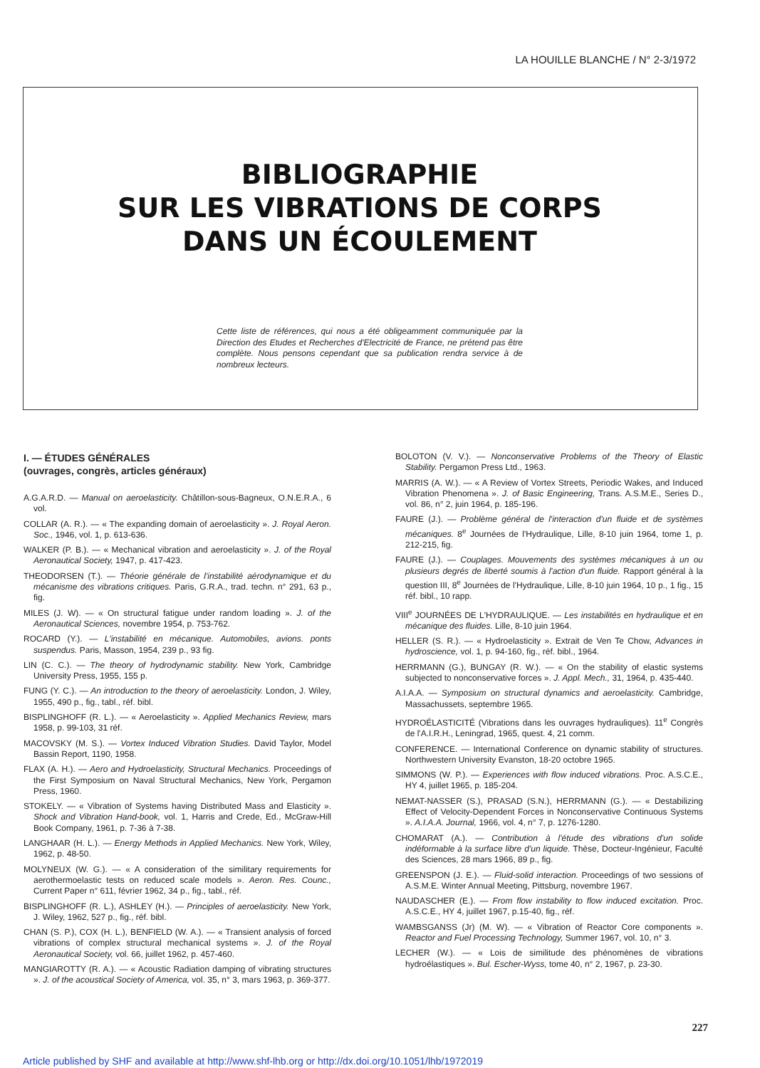LA HOUILLE BLANCHE / N° 2-3/1972
BIBLIOGRAPHIE
SUR LES VIBRATIONS DE CORPS
DANS UN ÉCOULEMENT
Cette liste de références, qui nous a été obligeamment communiquée par la Direction des Etudes et Recherches d'Electricité de France, ne prétend pas être complète. Nous pensons cependant que sa publication rendra service à de nombreux lecteurs.
I. — ÉTUDES GÉNÉRALES
(ouvrages, congrès, articles généraux)
A.G.A.R.D. — Manual on aeroelasticity. Châtillon-sous-Bagneux, O.N.E.R.A., 6 vol.
COLLAR (A. R.). — « The expanding domain of aeroelasticity ». J. Royal Aeron. Soc., 1946, vol. 1, p. 613-636.
WALKER (P. B.). — « Mechanical vibration and aeroelasticity ». J. of the Royal Aeronautical Society, 1947, p. 417-423.
THEODORSEN (T.). — Théorie générale de l'instabilité aérodynamique et du mécanisme des vibrations critiques. Paris, G.R.A., trad. techn. n° 291, 63 p., fig.
MILES (J. W). — « On structural fatigue under random loading ». J. of the Aeronautical Sciences, novembre 1954, p. 753-762.
ROCARD (Y.). — L'instabilité en mécanique. Automobiles, avions. ponts suspendus. Paris, Masson, 1954, 239 p., 93 fig.
LIN (C. C.). — The theory of hydrodynamic stability. New York, Cambridge University Press, 1955, 155 p.
FUNG (Y. C.). — An introduction to the theory of aeroelasticity. London, J. Wiley, 1955, 490 p., fig., tabl., réf. bibl.
BISPLINGHOFF (R. L.). — « Aeroelasticity ». Applied Mechanics Review, mars 1958, p. 99-103, 31 réf.
MACOVSKY (M. S.). — Vortex Induced Vibration Studies. David Taylor, Model Bassin Report, 1190, 1958.
FLAX (A. H.). — Aero and Hydroelasticity, Structural Mechanics. Proceedings of the First Symposium on Naval Structural Mechanics, New York, Pergamon Press, 1960.
STOKELY. — « Vibration of Systems having Distributed Mass and Elasticity ». Shock and Vibration Hand-book, vol. 1, Harris and Crede, Ed., McGraw-Hill Book Company, 1961, p. 7-36 à 7-38.
LANGHAAR (H. L.). — Energy Methods in Applied Mechanics. New York, Wiley, 1962, p. 48-50.
MOLYNEUX (W. G.). — « A consideration of the similitary requirements for aerothermoelastic tests on reduced scale models ». Aeron. Res. Counc., Current Paper n° 611, février 1962, 34 p., fig., tabl., réf.
BISPLINGHOFF (R. L.), ASHLEY (H.). — Principles of aeroelasticity. New York, J. Wiley, 1962, 527 p., fig., réf. bibl.
CHAN (S. P.), COX (H. L.), BENFIELD (W. A.). — « Transient analysis of forced vibrations of complex structural mechanical systems ». J. of the Royal Aeronautical Society, vol. 66, juillet 1962, p. 457-460.
MANGIAROTTY (R. A.). — « Acoustic Radiation damping of vibrating structures ». J. of the acoustical Society of America, vol. 35, n° 3, mars 1963, p. 369-377.
BOLOTON (V. V.). — Nonconservative Problems of the Theory of Elastic Stability. Pergamon Press Ltd., 1963.
MARRIS (A. W.). — « A Review of Vortex Streets, Periodic Wakes, and Induced Vibration Phenomena ». J. of Basic Engineering, Trans. A.S.M.E., Series D., vol. 86, n° 2, juin 1964, p. 185-196.
FAURE (J.). — Problème général de l'interaction d'un fluide et de systèmes mécaniques. 8<sup>e</sup> Journées de l'Hydraulique, Lille, 8-10 juin 1964, tome 1, p. 212-215, fig.
FAURE (J.). — Couplages. Mouvements des systèmes mécaniques à un ou plusieurs degrés de liberté soumis à l'action d'un fluide. Rapport général à la question III, 8<sup>e</sup> Journées de l'Hydraulique, Lille, 8-10 juin 1964, 10 p., 1 fig., 15 réf. bibl., 10 rapp.
VIII<sup>e</sup> JOURNÉES DE L'HYDRAULIQUE. — Les instabilités en hydraulique et en mécanique des fluides. Lille, 8-10 juin 1964.
HELLER (S. R.). — « Hydroelasticity ». Extrait de Ven Te Chow, Advances in hydroscience, vol. 1, p. 94-160, fig., réf. bibl., 1964.
HERRMANN (G.), BUNGAY (R. W.). — « On the stability of elastic systems subjected to nonconservative forces ». J. Appl. Mech., 31, 1964, p. 435-440.
A.I.A.A. — Symposium on structural dynamics and aeroelasticity. Cambridge, Massachussets, septembre 1965.
HYDROÉLASTICITÉ (Vibrations dans les ouvrages hydrauliques). 11<sup>e</sup> Congrès de l'A.I.R.H., Leningrad, 1965, quest. 4, 21 comm.
CONFERENCE. — International Conference on dynamic stability of structures. Northwestern University Evanston, 18-20 octobre 1965.
SIMMONS (W. P.). — Experiences with flow induced vibrations. Proc. A.S.C.E., HY 4, juillet 1965, p. 185-204.
NEMAT-NASSER (S.), PRASAD (S.N.), HERRMANN (G.). — « Destabilizing Effect of Velocity-Dependent Forces in Nonconservative Continuous Systems ». A.I.A.A. Journal, 1966, vol. 4, n° 7, p. 1276-1280.
CHOMARAT (A.). — Contribution à l'étude des vibrations d'un solide indéformable à la surface libre d'un liquide. Thèse, Docteur-Ingénieur, Faculté des Sciences, 28 mars 1966, 89 p., fig.
GREENSPON (J. E.). — Fluid-solid interaction. Proceedings of two sessions of A.S.M.E. Winter Annual Meeting, Pittsburg, novembre 1967.
NAUDASCHER (E.). — From flow instability to flow induced excitation. Proc. A.S.C.E., HY 4, juillet 1967, p.15-40, fig., réf.
WAMBSGANSS (Jr) (M. W). — « Vibration of Reactor Core components ». Reactor and Fuel Processing Technology, Summer 1967, vol. 10, n° 3.
LECHER (W.). — « Lois de similitude des phénomènes de vibrations hydroélastiques ». Bul. Escher-Wyss, tome 40, n° 2, 1967, p. 23-30.
227
Article published by SHF and available at http://www.shf-lhb.org or http://dx.doi.org/10.1051/lhb/1972019